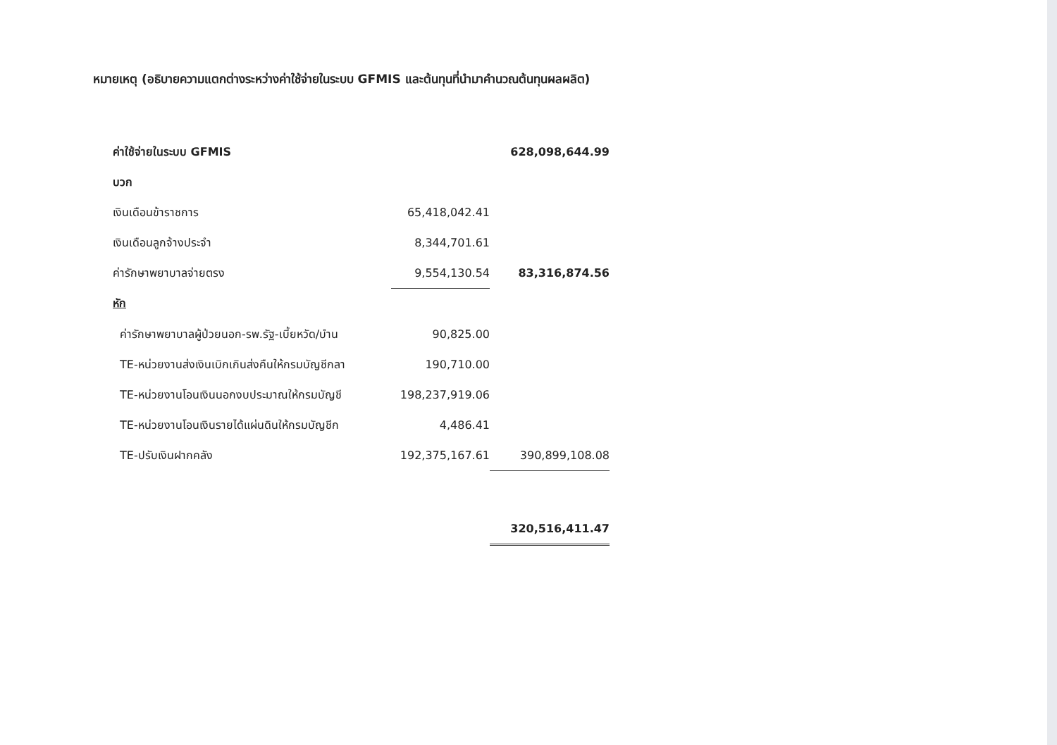หมายเหตุ (อธิบายความแตกต่างระหว่างค่าใช้จ่ายในระบบ GFMIS และต้นทุนที่นำมาคำนวณต้นทุนผลผลิต)
| ค่าใช้จ่ายในระบบ GFMIS | | 628,098,644.99 |
| บวก | | |
| เงินเดือนข้าราชการ | 65,418,042.41 | |
| เงินเดือนลูกจ้างประจำ | 8,344,701.61 | |
| ค่ารักษาพยาบาลจ่ายตรง | 9,554,130.54 | 83,316,874.56 |
| หัก | | |
| ค่ารักษาพยาบาลผู้ป่วยนอก-รพ.รัฐ-เบี้ยหวัด/บำน | 90,825.00 | |
| TE-หน่วยงานส่งเงินเบิกเกินส่งคืนให้กรมบัญชีกลา | 190,710.00 | |
| TE-หน่วยงานโอนเงินนอกงบประมาณให้กรมบัญชี | 198,237,919.06 | |
| TE-หน่วยงานโอนเงินรายได้แผ่นดินให้กรมบัญชีก | 4,486.41 | |
| TE-ปรับเงินฝากคลัง | 192,375,167.61 | 390,899,108.08 |
| | | 320,516,411.47 |